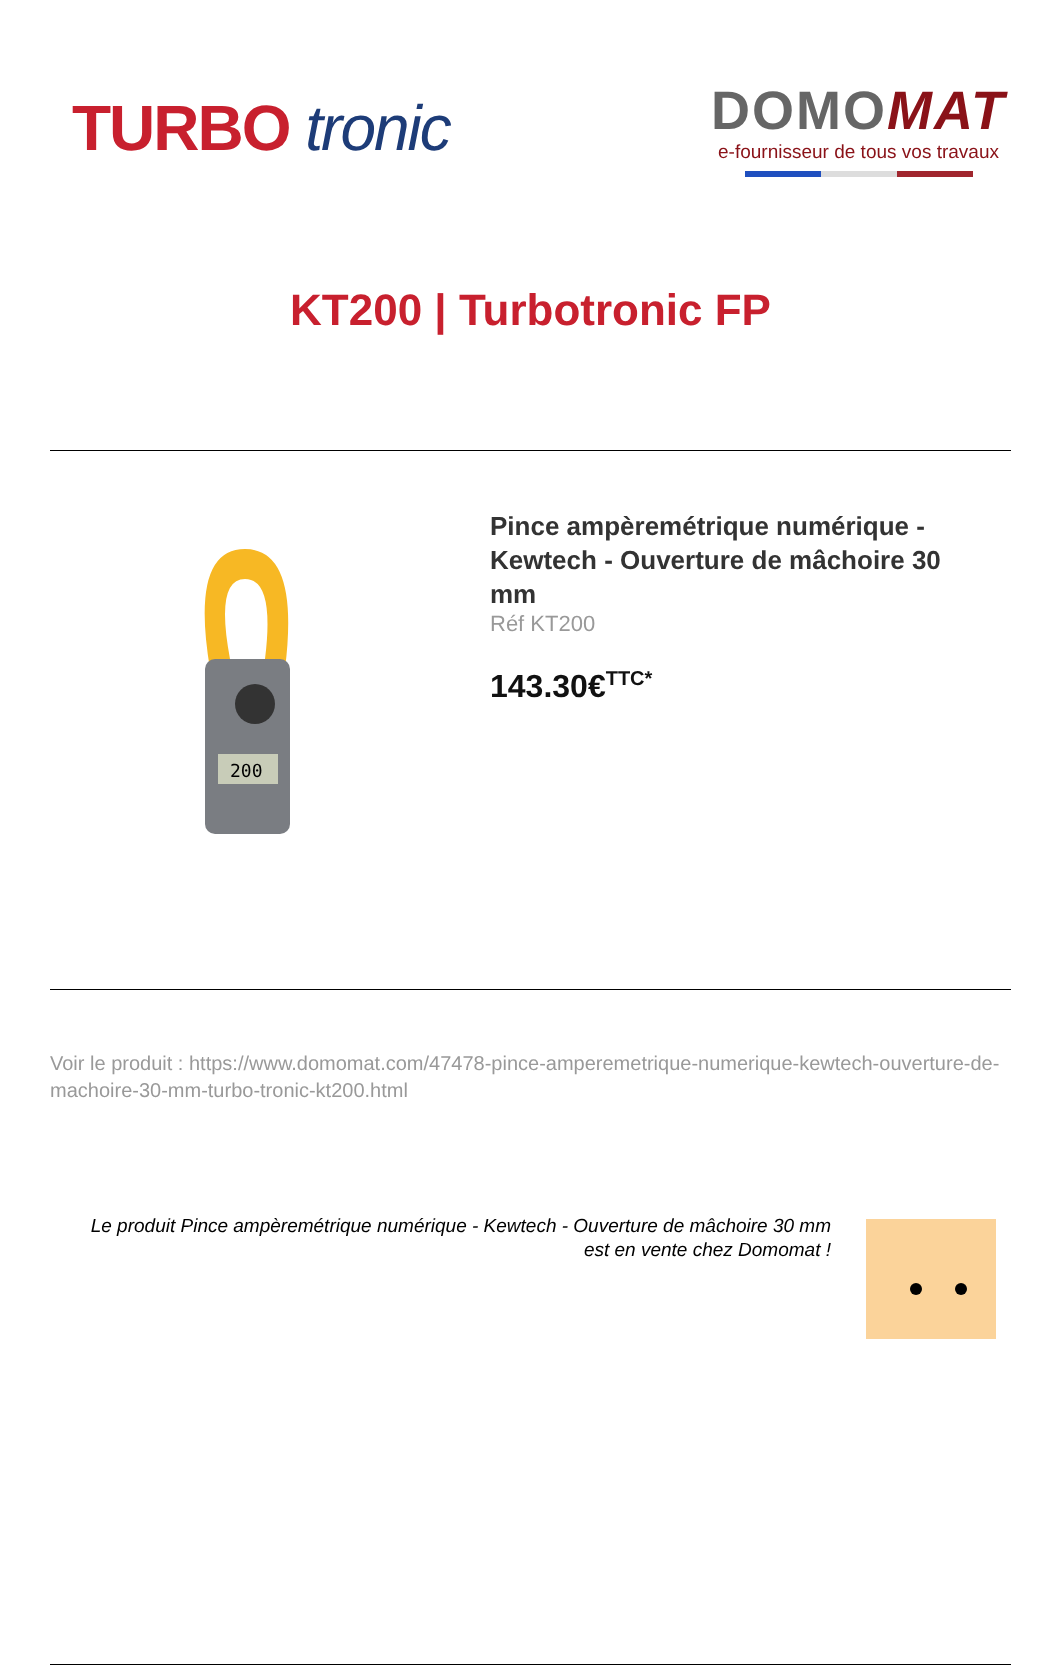TURBO tronic
DOMO MAT
e-fournisseur de tous vos travaux
KT200 | Turbotronic FP
200
Pince ampèremétrique numérique - Kewtech - Ouverture de mâchoire 30 mm
Réf KT200
143.30€<sup>TTC*</sup>
Voir le produit : https://www.domomat.com/47478-pince-amperemetrique-numerique-kewtech-ouverture-de-machoire-30-mm-turbo-tronic-kt200.html
Le produit Pince ampèremétrique numérique - Kewtech - Ouverture de mâchoire 30 mm
est en vente chez Domomat !